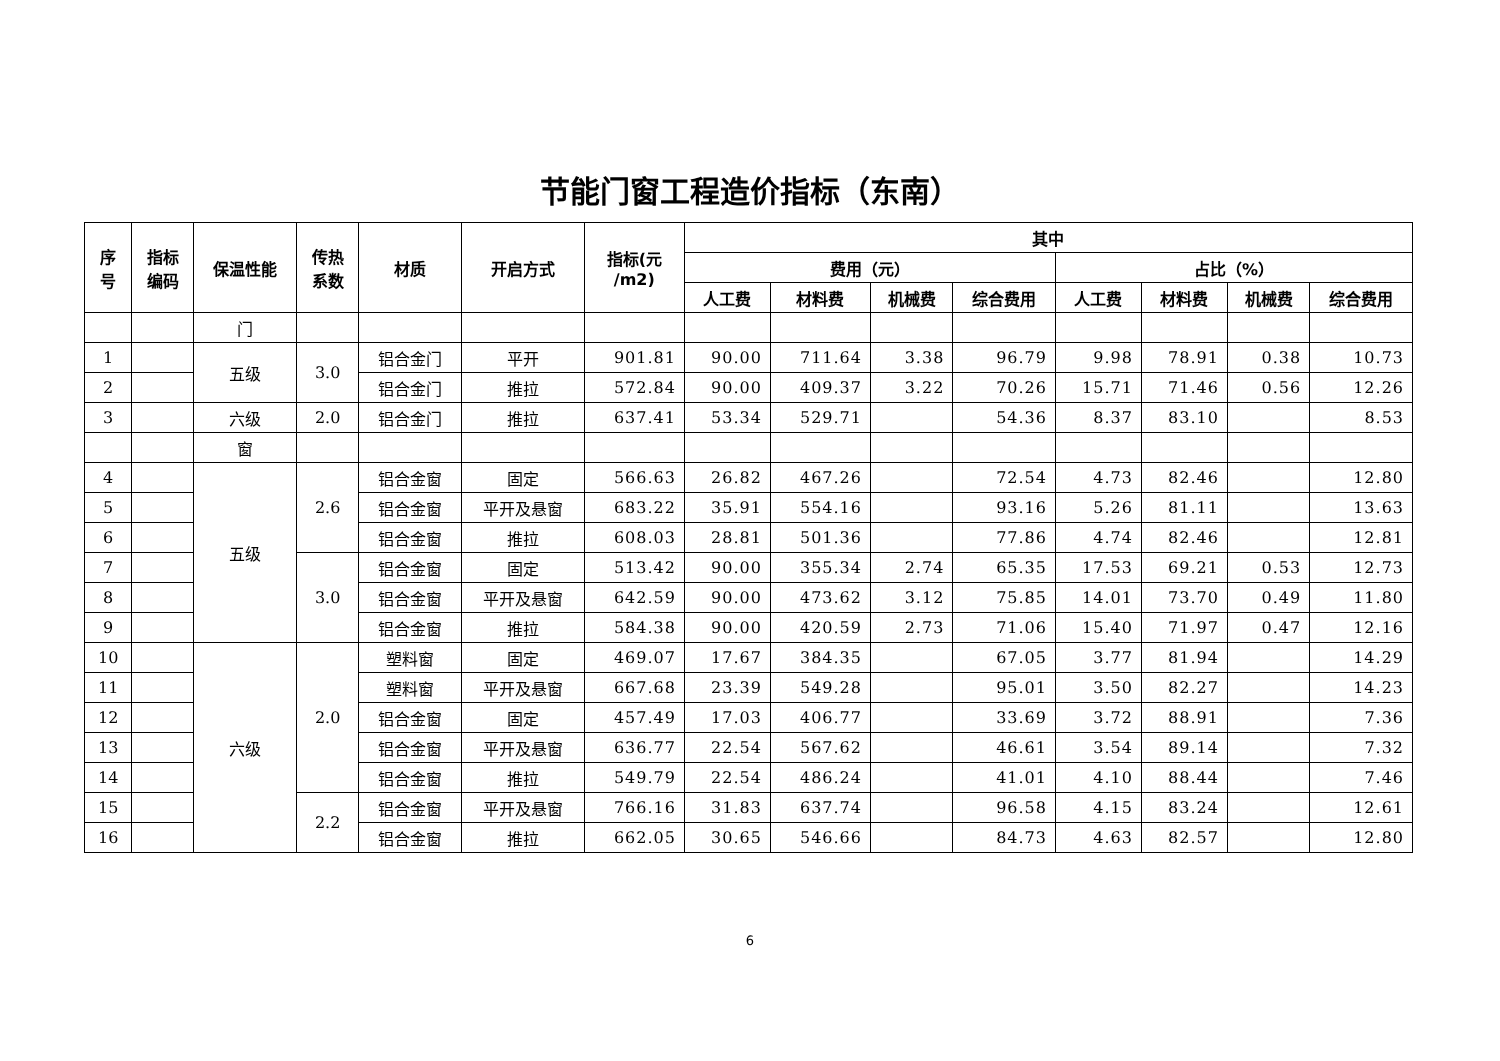节能门窗工程造价指标（东南）
| 序 号 | 指标 编码 | 保温性能 | 传热 系数 | 材质 | 开启方式 | 指标(元 /m2) | 其中 | | | | | | | |
| --- | --- | --- | --- | --- | --- | --- | --- | --- | --- | --- | --- | --- | --- | --- |
| | | | | | | | 费用（元） | | | | 占比（%） | | | |
| | | | | | | | 人工费 | 材料费 | 机械费 | 综合费用 | 人工费 | 材料费 | 机械费 | 综合费用 |
| | | 门 | | | | | | | | | | | | |
| 1 | | 五级 | 3.0 | 铝合金门 | 平开 | 901.81 | 90.00 | 711.64 | 3.38 | 96.79 | 9.98 | 78.91 | 0.38 | 10.73 |
| 2 | | | | 铝合金门 | 推拉 | 572.84 | 90.00 | 409.37 | 3.22 | 70.26 | 15.71 | 71.46 | 0.56 | 12.26 |
| 3 | | 六级 | 2.0 | 铝合金门 | 推拉 | 637.41 | 53.34 | 529.71 | | 54.36 | 8.37 | 83.10 | | 8.53 |
| | | 窗 | | | | | | | | | | | | |
| 4 | | 五级 | 2.6 | 铝合金窗 | 固定 | 566.63 | 26.82 | 467.26 | | 72.54 | 4.73 | 82.46 | | 12.80 |
| 5 | | | | 铝合金窗 | 平开及悬窗 | 683.22 | 35.91 | 554.16 | | 93.16 | 5.26 | 81.11 | | 13.63 |
| 6 | | | | 铝合金窗 | 推拉 | 608.03 | 28.81 | 501.36 | | 77.86 | 4.74 | 82.46 | | 12.81 |
| 7 | | | 3.0 | 铝合金窗 | 固定 | 513.42 | 90.00 | 355.34 | 2.74 | 65.35 | 17.53 | 69.21 | 0.53 | 12.73 |
| 8 | | | | 铝合金窗 | 平开及悬窗 | 642.59 | 90.00 | 473.62 | 3.12 | 75.85 | 14.01 | 73.70 | 0.49 | 11.80 |
| 9 | | | | 铝合金窗 | 推拉 | 584.38 | 90.00 | 420.59 | 2.73 | 71.06 | 15.40 | 71.97 | 0.47 | 12.16 |
| 10 | | 六级 | 2.0 | 塑料窗 | 固定 | 469.07 | 17.67 | 384.35 | | 67.05 | 3.77 | 81.94 | | 14.29 |
| 11 | | | | 塑料窗 | 平开及悬窗 | 667.68 | 23.39 | 549.28 | | 95.01 | 3.50 | 82.27 | | 14.23 |
| 12 | | | | 铝合金窗 | 固定 | 457.49 | 17.03 | 406.77 | | 33.69 | 3.72 | 88.91 | | 7.36 |
| 13 | | | | 铝合金窗 | 平开及悬窗 | 636.77 | 22.54 | 567.62 | | 46.61 | 3.54 | 89.14 | | 7.32 |
| 14 | | | | 铝合金窗 | 推拉 | 549.79 | 22.54 | 486.24 | | 41.01 | 4.10 | 88.44 | | 7.46 |
| 15 | | | 2.2 | 铝合金窗 | 平开及悬窗 | 766.16 | 31.83 | 637.74 | | 96.58 | 4.15 | 83.24 | | 12.61 |
| 16 | | | | 铝合金窗 | 推拉 | 662.05 | 30.65 | 546.66 | | 84.73 | 4.63 | 82.57 | | 12.80 |
6